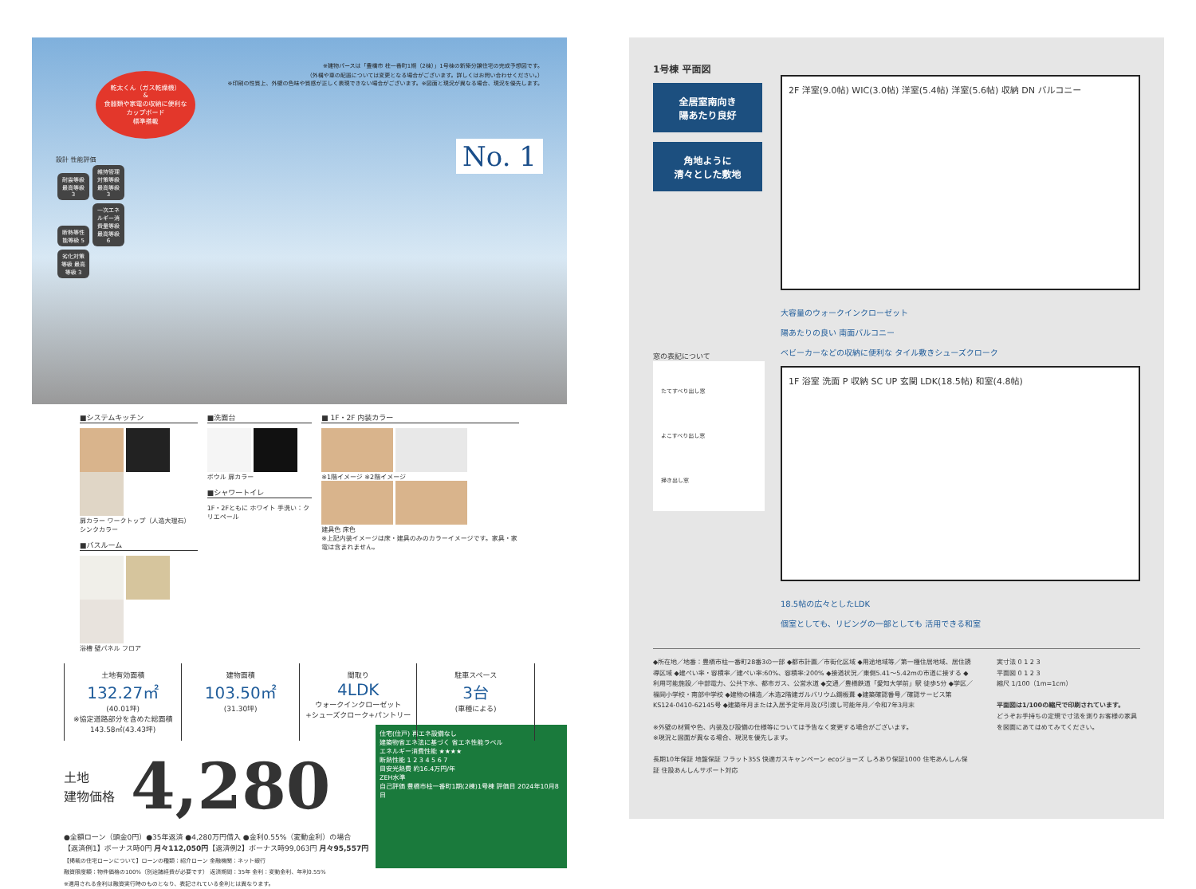※建物パースは「豊橋市 柱一番町1期（2棟）」1号棟の新築分譲住宅の完成予想図です。
（外構や車の配置については変更となる場合がございます。詳しくはお問い合わせください。）
※印刷の性質上、外壁の色味や質感が正しく表現できない場合がございます。※図面と現況が異なる場合、現況を優先します。
乾太くん（ガス乾燥機）
&
食器類や家電の収納に便利な
カップボード
標準搭載
No. 1
設計 性能評価
耐震等級 最高等級 3 維持管理対策等級 最高等級 3 断熱等性能等級 5 一次エネルギー消費量等級 最高等級 6 劣化対策等級 最高等級 3
■システムキッチン
扉カラー ワークトップ（人造大理石） シンクカラー
■バスルーム
浴槽 壁パネル フロア
■洗面台
ボウル 扉カラー
■シャワートイレ
1F・2Fともに ホワイト 手洗い：クリエペール
■ 1F・2F 内装カラー
※1階イメージ ※2階イメージ
建具色 床色
※上記内装イメージは床・建具のみのカラーイメージです。家具・家電は含まれません。
土地有効面積
132.27㎡
(40.01坪)
※協定道路部分を含めた総面積
143.58㎡(43.43坪)
建物面積
103.50㎡
(31.30坪)
間取り
4LDK
ウォークインクローゼット
+シューズクローク+パントリー
駐車スペース
3台
(車種による)
住宅(住戸) 再エネ設備なし
建築物省エネ法に基づく 省エネ性能ラベル
エネルギー消費性能 ★★★★
断熱性能 1 2 3 4 5 6 7
目安光熱費 約16.4万円/年
ZEH水準
自己評価 豊橋市柱一番町1期(2棟)1号棟 評価日 2024年10月8日
土地
建物価格
4,280
●全額ローン（頭金0円）●35年返済 ●4,280万円借入 ●金利0.55%（変動金利）の場合
【返済例1】ボーナス時0円 月々112,050円【返済例2】ボーナス時99,063円 月々95,557円
【掲載の住宅ローンについて】ローンの種類：紹介ローン 金融機関：ネット銀行
融資限度額：物件価格の100%（別途諸経費が必要です） 返済期間：35年 金利：変動金利、年利0.55%
※適用される金利は融資実行時のものとなり、表記されている金利とは異なります。
1号棟 平面図
全居室南向き
陽あたり良好
角地ように
清々とした敷地
窓の表記について
たてすべり出し窓
よこすべり出し窓
掃き出し窓
2F 洋室(9.0帖) WIC(3.0帖) 洋室(5.4帖) 洋室(5.6帖) 収納 DN バルコニー
大容量のウォークインクローゼット
陽あたりの良い 南面バルコニー
ベビーカーなどの収納に便利な タイル敷きシューズクローク
1F 浴室 洗面 P 収納 SC UP 玄関 LDK(18.5帖) 和室(4.8帖)
18.5帖の広々としたLDK
個室としても、リビングの一部としても 活用できる和室
◆所在地／地番：豊橋市柱一番町28番3の一部 ◆都市計画／市街化区域 ◆用途地域等／第一種住居地域、居住誘導区域 ◆建ぺい率・容積率／建ぺい率:60%、容積率:200% ◆接道状況／東側5.41〜5.42mの市道に接する ◆利用可能施設／中部電力、公共下水、都市ガス、公営水道 ◆交通／豊橋鉄道「愛知大学前」駅 徒歩5分 ◆学区／福岡小学校・南部中学校 ◆建物の構造／木造2階建ガルバリウム鋼板葺 ◆建築確認番号／確認サービス第KS124-0410-62145号 ◆建築年月または入居予定年月及び引渡し可能年月／令和7年3月末
※外壁の材質や色、内装及び設備の仕様等については予告なく変更する場合がございます。
※現況と図面が異なる場合、現況を優先します。
長期10年保証 地盤保証 フラット35S 快適ガスキャンペーン ecoジョーズ しろあり保証1000 住宅あんしん保証 住設あんしんサポート対応
実寸法 0 1 2 3
平面図 0 1 2 3
縮尺 1/100（1m=1cm）
平面図は1/100の縮尺で印刷されています。
どうぞお手持ちの定規で寸法を測りお客様の家具を図面にあてはめてみてください。